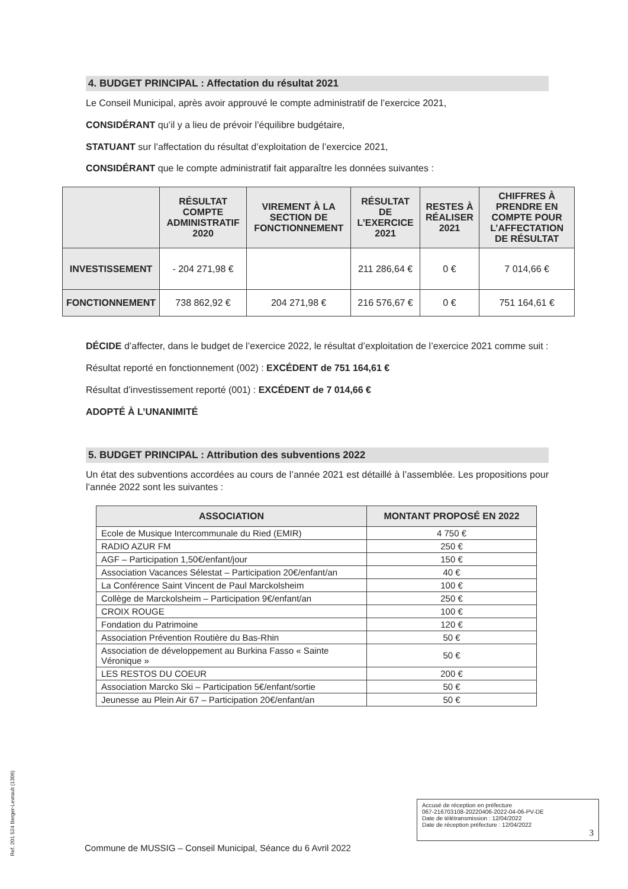4. BUDGET PRINCIPAL : Affectation du résultat 2021
Le Conseil Municipal, après avoir approuvé le compte administratif de l’exercice 2021,
CONSIDÉRANT qu’il y a lieu de prévoir l’équilibre budgétaire,
STATUANT sur l’affectation du résultat d’exploitation de l’exercice 2021,
CONSIDÉRANT que le compte administratif fait apparaître les données suivantes :
| | RÉSULTAT COMPTE ADMINISTRATIF 2020 | VIREMENT À LA SECTION DE FONCTIONNEMENT | RÉSULTAT DE L’EXERCICE 2021 | RESTES À RÉALISER 2021 | CHIFFRES À PRENDRE EN COMPTE POUR L’AFFECTATION DE RÉSULTAT |
| --- | --- | --- | --- | --- | --- |
| INVESTISSEMENT | - 204 271,98 € | | 211 286,64 € | 0 € | 7 014,66 € |
| FONCTIONNEMENT | 738 862,92 € | 204 271,98 € | 216 576,67 € | 0 € | 751 164,61 € |
DÉCIDE d’affecter, dans le budget de l’exercice 2022, le résultat d’exploitation de l’exercice 2021 comme suit :
Résultat reporté en fonctionnement (002) : EXCÉDENT de 751 164,61 €
Résultat d’investissement reporté (001) : EXCÉDENT de 7 014,66 €
ADOPTÉ À L’UNANIMITÉ
5. BUDGET PRINCIPAL : Attribution des subventions 2022
Un état des subventions accordées au cours de l’année 2021 est détaillé à l’assemblée. Les propositions pour l’année 2022 sont les suivantes :
| ASSOCIATION | MONTANT PROPOSÉ EN 2022 |
| --- | --- |
| Ecole de Musique Intercommunale du Ried (EMIR) | 4 750 € |
| RADIO AZUR FM | 250 € |
| AGF – Participation 1,50€/enfant/jour | 150 € |
| Association Vacances Sélestat – Participation 20€/enfant/an | 40 € |
| La Conférence Saint Vincent de Paul Marckolsheim | 100 € |
| Collège de Marckolsheim – Participation 9€/enfant/an | 250 € |
| CROIX ROUGE | 100 € |
| Fondation du Patrimoine | 120 € |
| Association Prévention Routière du Bas-Rhin | 50 € |
| Association de développement au Burkina Fasso « Sainte Véronique » | 50 € |
| LES RESTOS DU COEUR | 200 € |
| Association Marcko Ski – Participation 5€/enfant/sortie | 50 € |
| Jeunesse au Plein Air 67 – Participation 20€/enfant/an | 50 € |
Accusé de réception en préfecture
067-216703108-20220406-2022-04-06-PV-DE
Date de télétransmission : 12/04/2022
Date de réception préfecture : 12/04/2022
3
Commune de MUSSIG – Conseil Municipal, Séance du 6 Avril 2022
Ref. 201 524 Berger-Levrault (1309)